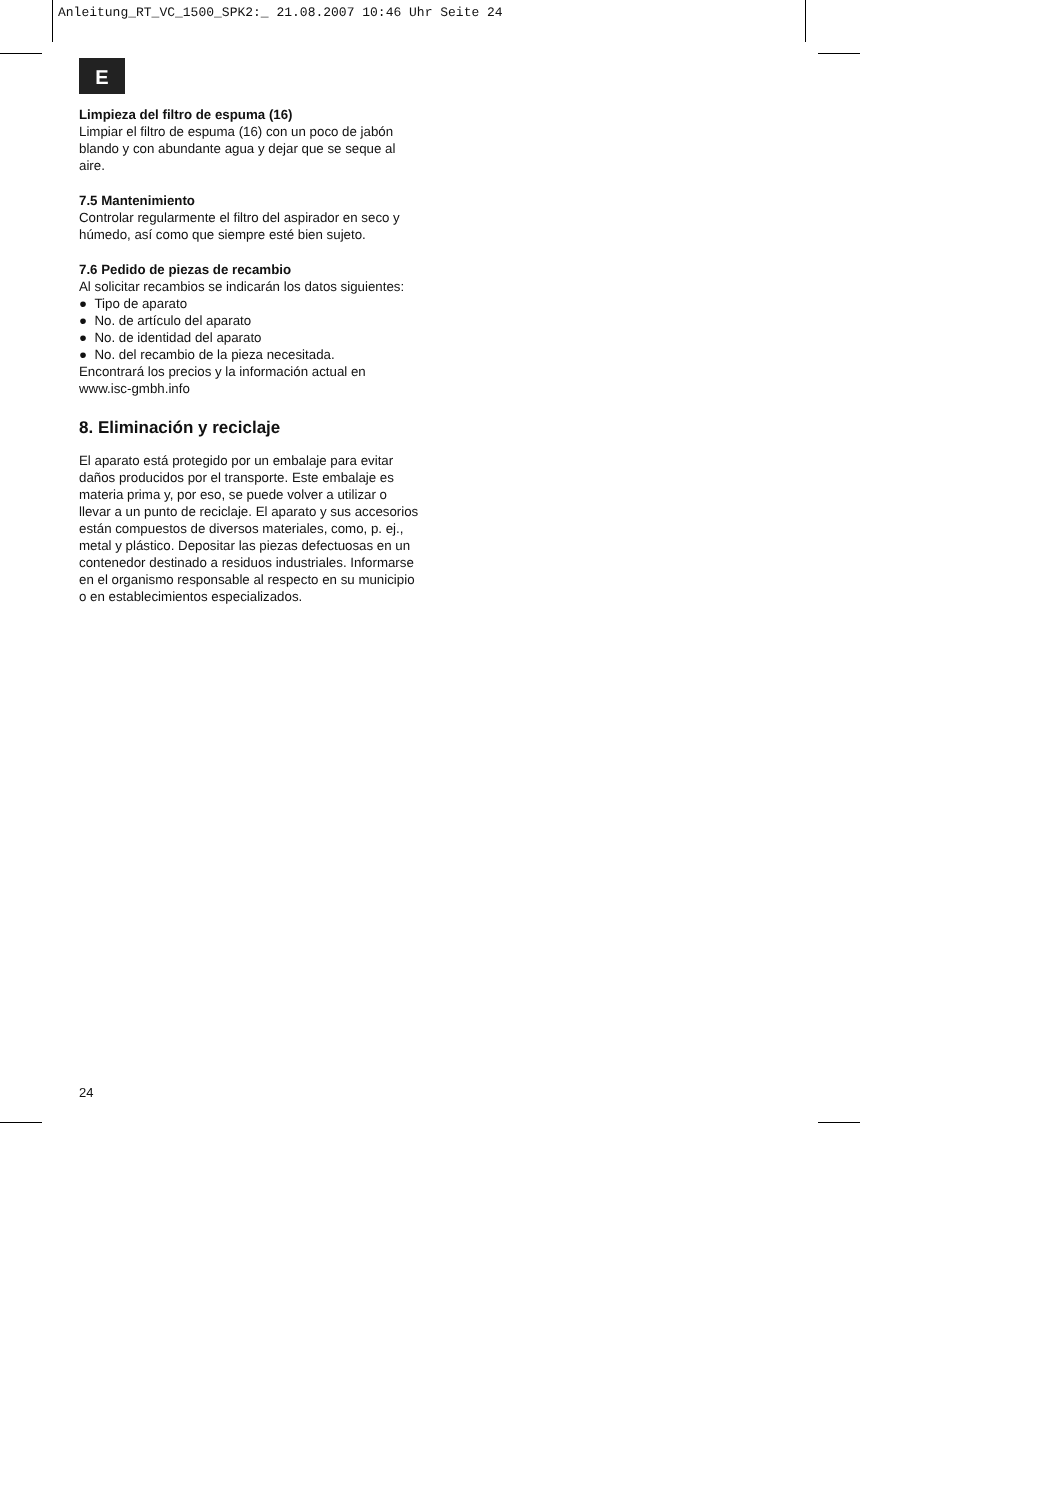Anleitung_RT_VC_1500_SPK2:_ 21.08.2007 10:46 Uhr Seite 24
E
Limpieza del filtro de espuma (16)
Limpiar el filtro de espuma (16) con un poco de jabón blando y con abundante agua y dejar que se seque al aire.
7.5 Mantenimiento
Controlar regularmente el filtro del aspirador en seco y húmedo, así como que siempre esté bien sujeto.
7.6 Pedido de piezas de recambio
Al solicitar recambios se indicarán los datos siguientes:
● Tipo de aparato
● No. de artículo del aparato
● No. de identidad del aparato
● No. del recambio de la pieza necesitada.
Encontrará los precios y la información actual en www.isc-gmbh.info
8. Eliminación y reciclaje
El aparato está protegido por un embalaje para evitar daños producidos por el transporte. Este embalaje es materia prima y, por eso, se puede volver a utilizar o llevar a un punto de reciclaje. El aparato y sus accesorios están compuestos de diversos materiales, como, p. ej., metal y plástico. Depositar las piezas defectuosas en un contenedor destinado a residuos industriales. Informarse en el organismo responsable al respecto en su municipio o en establecimientos especializados.
24